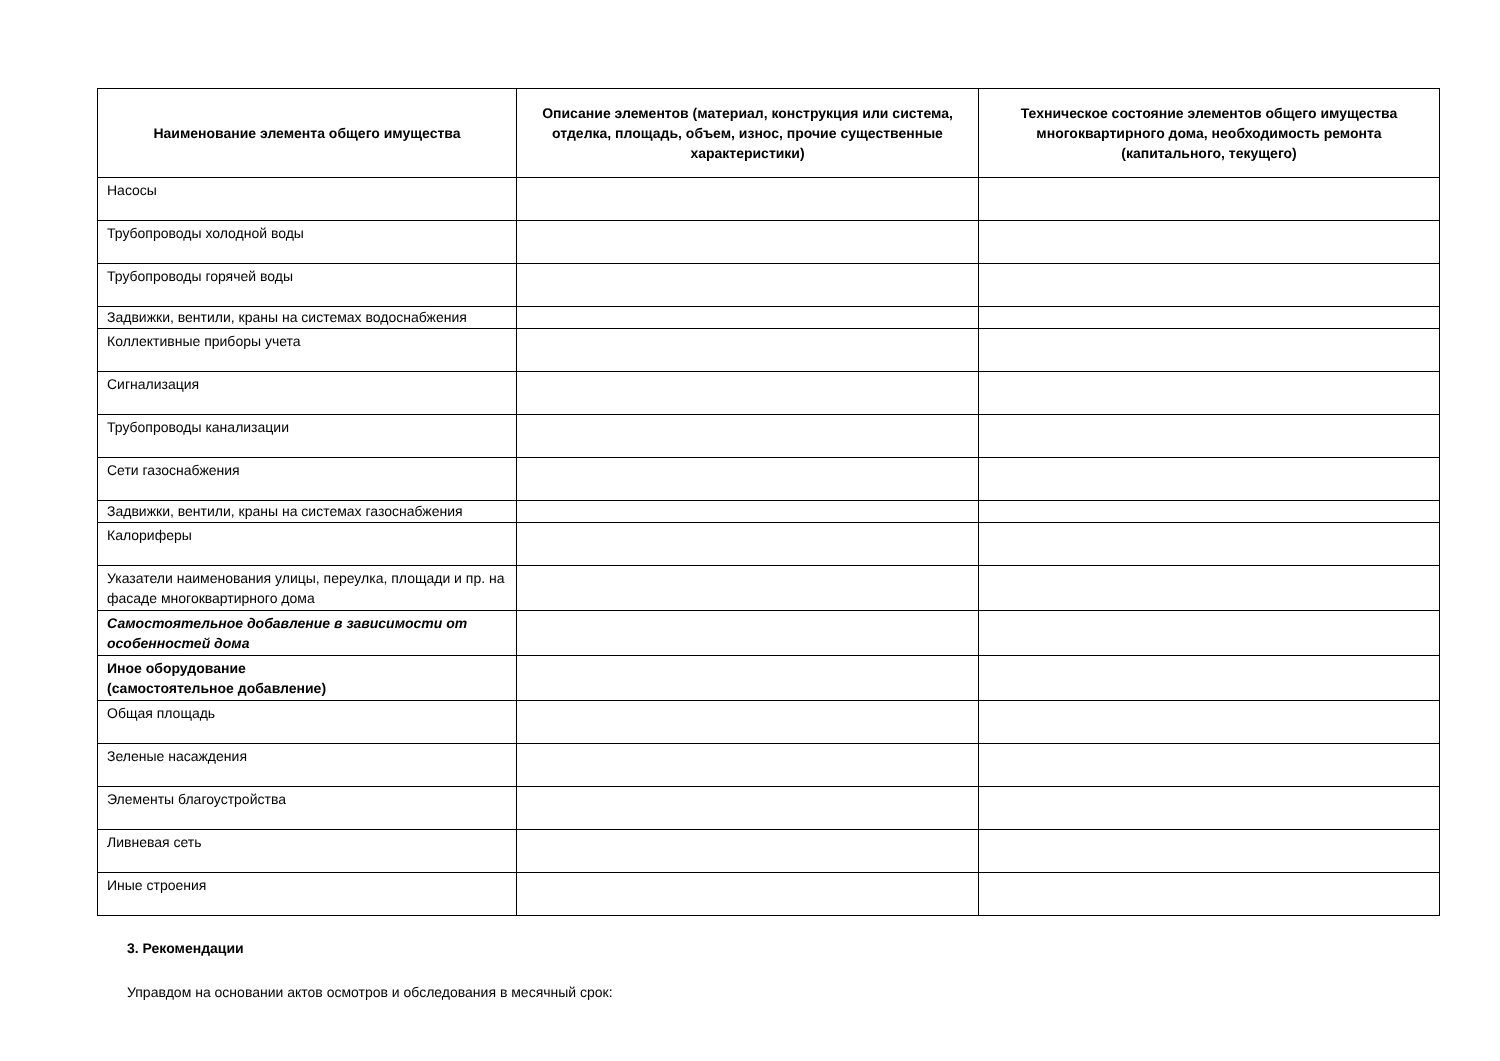| Наименование элемента общего имущества | Описание элементов (материал, конструкция или система, отделка, площадь, объем, износ, прочие существенные характеристики) | Техническое состояние элементов общего имущества многоквартирного дома, необходимость ремонта (капитального, текущего) |
| --- | --- | --- |
| Насосы | | |
| Трубопроводы холодной воды | | |
| Трубопроводы горячей воды | | |
| Задвижки, вентили, краны на системах водоснабжения | | |
| Коллективные приборы учета | | |
| Сигнализация | | |
| Трубопроводы канализации | | |
| Сети газоснабжения | | |
| Задвижки, вентили, краны на системах газоснабжения | | |
| Калориферы | | |
| Указатели наименования улицы, переулка, площади и пр. на фасаде многоквартирного дома | | |
| Самостоятельное добавление в зависимости от особенностей дома | | |
| Иное оборудование (самостоятельное добавление) | | |
| Общая площадь | | |
| Зеленые насаждения | | |
| Элементы благоустройства | | |
| Ливневая сеть | | |
| Иные строения | | |
3. Рекомендации
Управдом на основании актов осмотров и обследования в месячный срок: